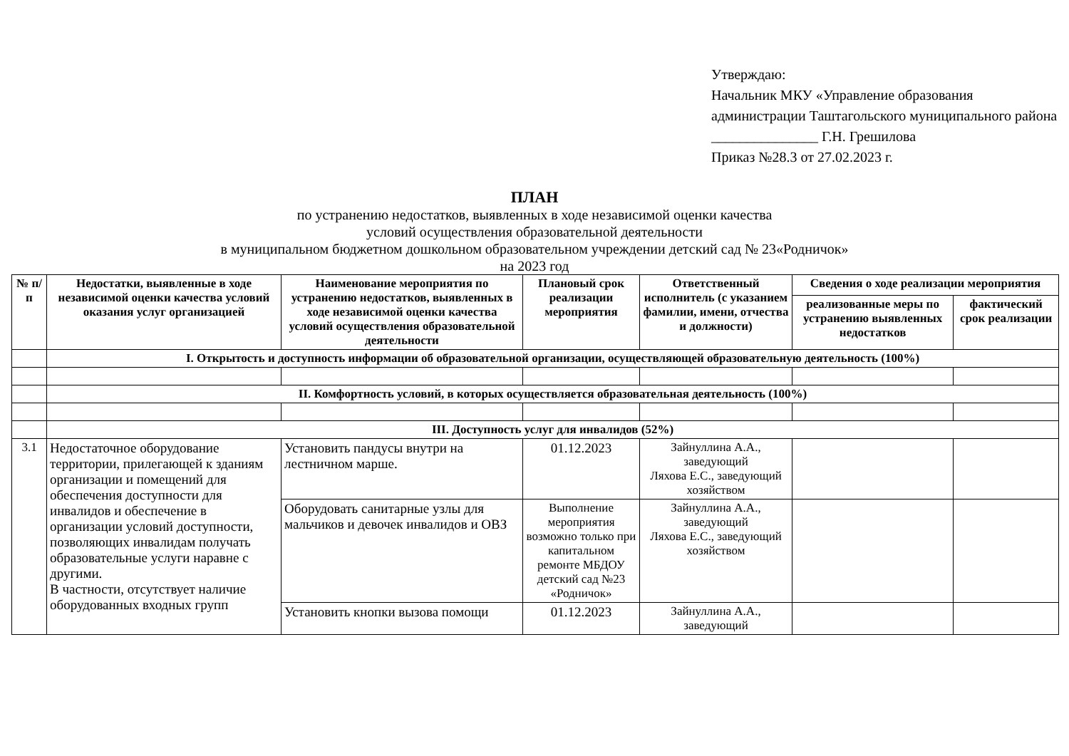Утверждаю:
Начальник МКУ «Управление образования администрации Таштагольского муниципального района
_______________ Г.Н. Грешилова
Приказ №28.3 от 27.02.2023 г.
ПЛАН
по устранению недостатков, выявленных в ходе независимой оценки качества
условий осуществления образовательной деятельности
в муниципальном бюджетном дошкольном образовательном учреждении детский сад № 23«Родничок»
на 2023 год
| № п/п | Недостатки, выявленные в ходе независимой оценки качества условий оказания услуг организацией | Наименование мероприятия по устранению недостатков, выявленных в ходе независимой оценки качества условий осуществления образовательной деятельности | Плановый срок реализации мероприятия | Ответственный исполнитель (с указанием фамилии, имени, отчества и должности) | Сведения о ходе реализации мероприятия | |
| --- | --- | --- | --- | --- | --- | --- |
| | | | | | реализованные меры по устранению выявленных недостатков | фактический срок реализации |
| | I. Открытость и доступность информации об образовательной организации, осуществляющей образовательную деятельность (100%) | | | | | |
| | II. Комфортность условий, в которых осуществляется образовательная деятельность (100%) | | | | | |
| | III. Доступность услуг для инвалидов (52%) | | | | | |
| 3.1 | Недостаточное оборудование территории, прилегающей к зданиям организации и помещений для обеспечения доступности для инвалидов и обеспечение в организации условий доступности, позволяющих инвалидам получать образовательные услуги наравне с другими. В частности, отсутствует наличие оборудованных входных групп | Установить пандусы внутри на лестничном марше. | 01.12.2023 | Зайнуллина А.А., заведующий Ляхова Е.С., заведующий хозяйством | | |
| | | Оборудовать санитарные узлы для мальчиков и девочек инвалидов и ОВЗ | Выполнение мероприятия возможно только при капитальном ремонте МБДОУ детский сад №23 «Родничок» | Зайнуллина А.А., заведующий Ляхова Е.С., заведующий хозяйством | | |
| | | Установить кнопки вызова помощи | 01.12.2023 | Зайнуллина А.А., заведующий | | |